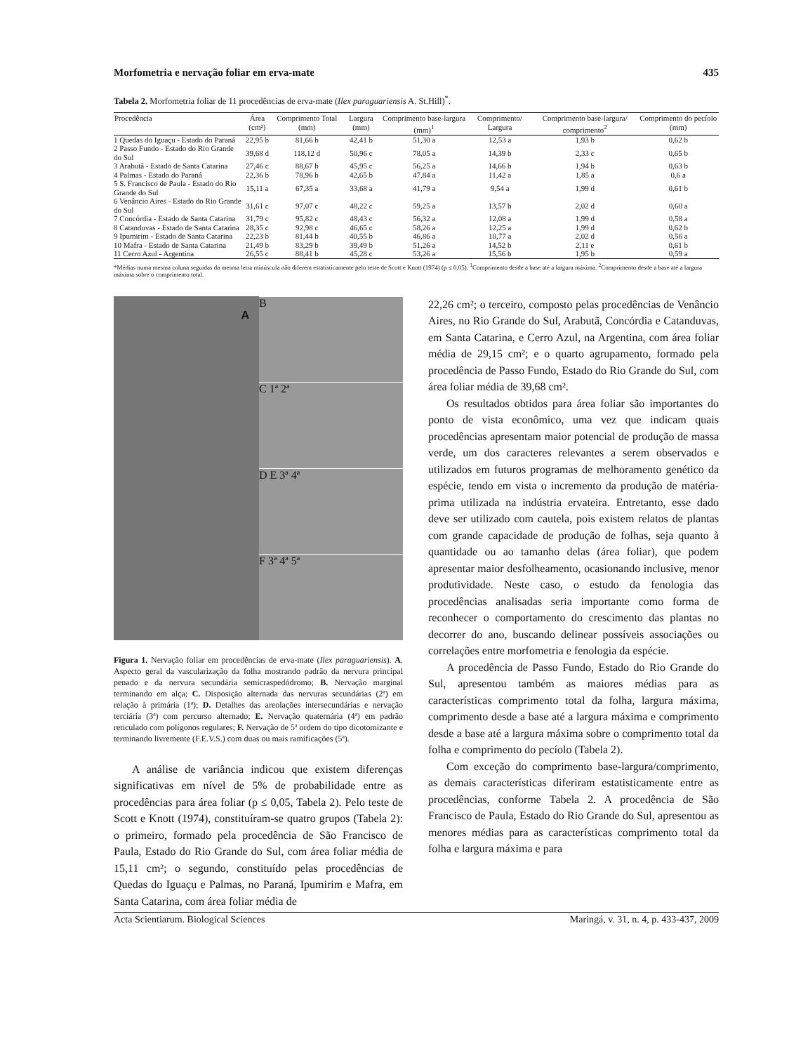Morfometria e nervação foliar em erva-mate 435
Tabela 2. Morfometria foliar de 11 procedências de erva-mate (Ilex paraguariensis A. St.Hill)<sup>*</sup>.
| Procedência | Área (cm²) | Comprimento Total (mm) | Largura (mm) | Comprimento base-largura (mm)<sup>1</sup> | Comprimento/ Largura | Comprimento base-largura/ comprimento<sup>2</sup> | Comprimento do pecíolo (mm) |
| --- | --- | --- | --- | --- | --- | --- | --- |
| 1 Quedas do Iguaçu - Estado do Paraná | 22,95 b | 81,66 b | 42,41 b | 51,30 a | 12,53 a | 1,93 b | 0,62 b |
| 2 Passo Fundo - Estado do Rio Grande do Sul | 39,68 d | 118,12 d | 50,96 c | 78,05 a | 14,39 b | 2,33 c | 0,65 b |
| 3 Arabutã - Estado de Santa Catarina | 27,46 c | 88,67 b | 45,95 c | 56,25 a | 14,66 b | 1,94 b | 0,63 b |
| 4 Palmas - Estado do Paraná | 22,36 b | 78,96 b | 42,65 b | 47,84 a | 11,42 a | 1,85 a | 0,6 a |
| 5 S. Francisco de Paula - Estado do Rio Grande do Sul | 15,11 a | 67,35 a | 33,68 a | 41,79 a | 9,54 a | 1,99 d | 0,61 b |
| 6 Venâncio Aires - Estado do Rio Grande do Sul | 31,61 c | 97,07 c | 48,22 c | 59,25 a | 13,57 b | 2,02 d | 0,60 a |
| 7 Concórdia - Estado de Santa Catarina | 31,79 c | 95,82 c | 48,43 c | 56,32 a | 12,08 a | 1,99 d | 0,58 a |
| 8 Catanduvas - Estado de Santa Catarina | 28,35 c | 92,98 c | 46,65 c | 58,26 a | 12,25 a | 1,99 d | 0,62 b |
| 9 Ipumirim - Estado de Santa Catarina | 22,23 b | 81,44 b | 40,55 b | 46,86 a | 10,77 a | 2,02 d | 0,56 a |
| 10 Mafra - Estado de Santa Catarina | 21,49 b | 83,29 b | 39,49 b | 51,26 a | 14,52 b | 2,11 e | 0,61 b |
| 11 Cerro Azul - Argentina | 26,55 c | 88,41 b | 45,28 c | 53,26 a | 15,56 b | 1,95 b | 0,59 a |
*Médias numa mesma coluna seguidas da mesma letra minúscula não diferem estatisticamente pelo teste de Scott e Knott (1974) (p ≤ 0,05). <sup>1</sup>Comprimento desde a base até a largura máxima. <sup>2</sup>Comprimento desde a base até a largura máxima sobre o comprimento total.
A
B
C 1ª 2ª
D E 3ª 4ª
F 3ª 4ª 5ª
Figura 1. Nervação foliar em procedências de erva-mate (Ilex paraguariensis). A. Aspecto geral da vascularização da folha mostrando padrão da nervura principal penado e da nervura secundária semicraspedódromo; B. Nervação marginal terminando em alça; C. Disposição alternada das nervuras secundárias (2ª) em relação à primária (1ª); D. Detalhes das areolações intersecundárias e nervação terciária (3ª) com percurso alternado; E. Nervação quaternária (4ª) em padrão reticulado com polígonos regulares; F. Nervação de 5ª ordem do tipo dicotomizante e terminando livremente (F.E.V.S.) com duas ou mais ramificações (5ª).
A análise de variância indicou que existem diferenças significativas em nível de 5% de probabilidade entre as procedências para área foliar (p ≤ 0,05, Tabela 2). Pelo teste de Scott e Knott (1974), constituíram-se quatro grupos (Tabela 2): o primeiro, formado pela procedência de São Francisco de Paula, Estado do Rio Grande do Sul, com área foliar média de 15,11 cm²; o segundo, constituído pelas procedências de Quedas do Iguaçu e Palmas, no Paraná, Ipumirim e Mafra, em Santa Catarina, com área foliar média de
22,26 cm²; o terceiro, composto pelas procedências de Venâncio Aires, no Rio Grande do Sul, Arabutã, Concórdia e Catanduvas, em Santa Catarina, e Cerro Azul, na Argentina, com área foliar média de 29,15 cm²; e o quarto agrupamento, formado pela procedência de Passo Fundo, Estado do Rio Grande do Sul, com área foliar média de 39,68 cm².
Os resultados obtidos para área foliar são importantes do ponto de vista econômico, uma vez que indicam quais procedências apresentam maior potencial de produção de massa verde, um dos caracteres relevantes a serem observados e utilizados em futuros programas de melhoramento genético da espécie, tendo em vista o incremento da produção de matéria-prima utilizada na indústria ervateira. Entretanto, esse dado deve ser utilizado com cautela, pois existem relatos de plantas com grande capacidade de produção de folhas, seja quanto à quantidade ou ao tamanho delas (área foliar), que podem apresentar maior desfolheamento, ocasionando inclusive, menor produtividade. Neste caso, o estudo da fenologia das procedências analisadas seria importante como forma de reconhecer o comportamento do crescimento das plantas no decorrer do ano, buscando delinear possíveis associações ou correlações entre morfometria e fenologia da espécie.
A procedência de Passo Fundo, Estado do Rio Grande do Sul, apresentou também as maiores médias para as características comprimento total da folha, largura máxima, comprimento desde a base até a largura máxima e comprimento desde a base até a largura máxima sobre o comprimento total da folha e comprimento do pecíolo (Tabela 2).
Com exceção do comprimento base-largura/comprimento, as demais características diferiram estatisticamente entre as procedências, conforme Tabela 2. A procedência de São Francisco de Paula, Estado do Rio Grande do Sul, apresentou as menores médias para as características comprimento total da folha e largura máxima e para
Acta Scientiarum. Biological Sciences Maringá, v. 31, n. 4, p. 433-437, 2009